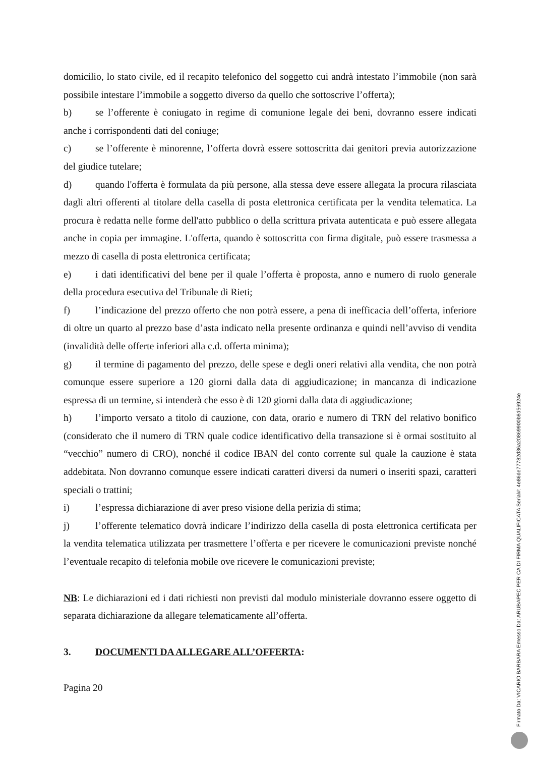domicilio, lo stato civile, ed il recapito telefonico del soggetto cui andrà intestato l’immobile (non sarà possibile intestare l’immobile a soggetto diverso da quello che sottoscrive l’offerta);
b) se l’offerente è coniugato in regime di comunione legale dei beni, dovranno essere indicati anche i corrispondenti dati del coniuge;
c) se l’offerente è minorenne, l’offerta dovrà essere sottoscritta dai genitori previa autorizzazione del giudice tutelare;
d) quando l'offerta è formulata da più persone, alla stessa deve essere allegata la procura rilasciata dagli altri offerenti al titolare della casella di posta elettronica certificata per la vendita telematica. La procura è redatta nelle forme dell'atto pubblico o della scrittura privata autenticata e può essere allegata anche in copia per immagine. L'offerta, quando è sottoscritta con firma digitale, può essere trasmessa a mezzo di casella di posta elettronica certificata;
e) i dati identificativi del bene per il quale l’offerta è proposta, anno e numero di ruolo generale della procedura esecutiva del Tribunale di Rieti;
f) l’indicazione del prezzo offerto che non potrà essere, a pena di inefficacia dell’offerta, inferiore di oltre un quarto al prezzo base d’asta indicato nella presente ordinanza e quindi nell’avviso di vendita (invalidità delle offerte inferiori alla c.d. offerta minima);
g) il termine di pagamento del prezzo, delle spese e degli oneri relativi alla vendita, che non potrà comunque essere superiore a 120 giorni dalla data di aggiudicazione; in mancanza di indicazione espressa di un termine, si intenderà che esso è di 120 giorni dalla data di aggiudicazione;
h) l’importo versato a titolo di cauzione, con data, orario e numero di TRN del relativo bonifico (considerato che il numero di TRN quale codice identificativo della transazione si è ormai sostituito al “vecchio” numero di CRO), nonché il codice IBAN del conto corrente sul quale la cauzione è stata addebitata. Non dovranno comunque essere indicati caratteri diversi da numeri o inseriti spazi, caratteri speciali o trattini;
i) l’espressa dichiarazione di aver preso visione della perizia di stima;
j) l’offerente telematico dovrà indicare l’indirizzo della casella di posta elettronica certificata per la vendita telematica utilizzata per trasmettere l’offerta e per ricevere le comunicazioni previste nonché l’eventuale recapito di telefonia mobile ove ricevere le comunicazioni previste;
NB: Le dichiarazioni ed i dati richiesti non previsti dal modulo ministeriale dovranno essere oggetto di separata dichiarazione da allegare telematicamente all’offerta.
3. DOCUMENTI DA ALLEGARE ALL’OFFERTA:
Pagina 20
Firmato Da: VICARIO BARBARA Emesso Da: ARUBAPEC PER CA DI FIRMA QUALIFICATA Serial#: 4e86de77782d36a20869900b8d56924e